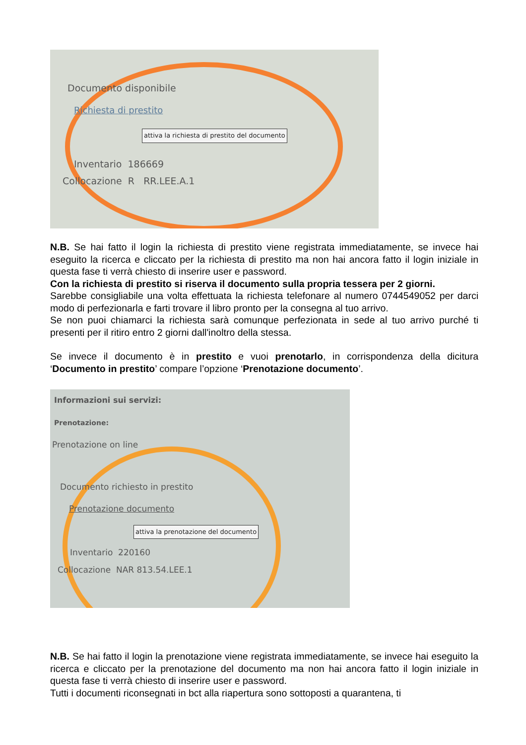Documento disponibile
Richiesta di prestito
attiva la richiesta di prestito del documento
Inventario 186669
Collocazione R RR.LEE.A.1
N.B. Se hai fatto il login la richiesta di prestito viene registrata immediatamente, se invece hai eseguito la ricerca e cliccato per la richiesta di prestito ma non hai ancora fatto il login iniziale in questa fase ti verrà chiesto di inserire user e password.
Con la richiesta di prestito si riserva il documento sulla propria tessera per 2 giorni.
Sarebbe consigliabile una volta effettuata la richiesta telefonare al numero 0744549052 per darci modo di perfezionarla e farti trovare il libro pronto per la consegna al tuo arrivo.
Se non puoi chiamarci la richiesta sarà comunque perfezionata in sede al tuo arrivo purché ti presenti per il ritiro entro 2 giorni dall'inoltro della stessa.
Se invece il documento è in prestito e vuoi prenotarlo, in corrispondenza della dicitura ‘Documento in prestito’ compare l’opzione ‘Prenotazione documento’.
Informazioni sui servizi:
Prenotazione:
Prenotazione on line
Documento richiesto in prestito
Prenotazione documento
attiva la prenotazione del documento
Inventario 220160
Collocazione NAR 813.54.LEE.1
N.B. Se hai fatto il login la prenotazione viene registrata immediatamente, se invece hai eseguito la ricerca e cliccato per la prenotazione del documento ma non hai ancora fatto il login iniziale in questa fase ti verrà chiesto di inserire user e password.
Tutti i documenti riconsegnati in bct alla riapertura sono sottoposti a quarantena, ti